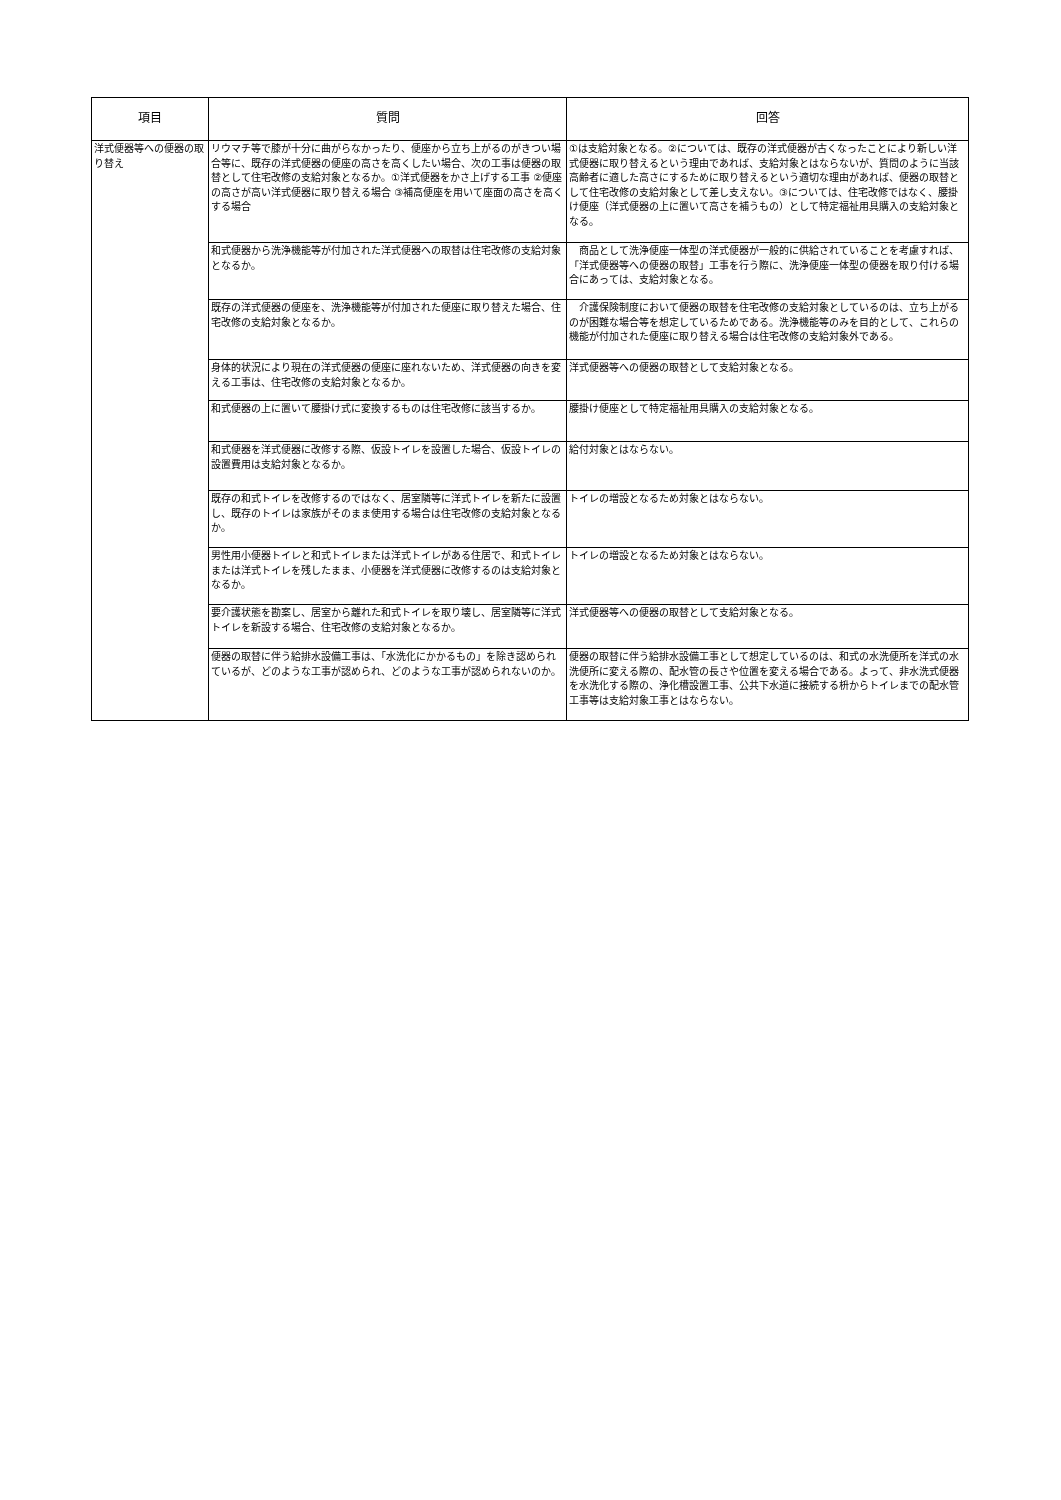| 項目 | 質問 | 回答 |
| --- | --- | --- |
| 洋式便器等への便器の取り替え | リウマチ等で膝が十分に曲がらなかったり、便座から立ち上がるのがきつい場合等に、既存の洋式便器の便座の高さを高くしたい場合、次の工事は便器の取替として住宅改修の支給対象となるか。①洋式便器をかさ上げする工事 ②便座の高さが高い洋式便器に取り替える場合 ③補高便座を用いて座面の高さを高くする場合 | ①は支給対象となる。②については、既存の洋式便器が古くなったことにより新しい洋式便器に取り替えるという理由であれば、支給対象とはならないが、質問のように当該高齢者に適した高さにするために取り替えるという適切な理由があれば、便器の取替として住宅改修の支給対象として差し支えない。③については、住宅改修ではなく、腰掛け便座（洋式便器の上に置いて高さを補うもの）として特定福祉用具購入の支給対象となる。 |
| | 和式便器から洗浄機能等が付加された洋式便器への取替は住宅改修の支給対象となるか。 | 商品として洗浄便座一体型の洋式便器が一般的に供給されていることを考慮すれば、「洋式便器等への便器の取替」工事を行う際に、洗浄便座一体型の便器を取り付ける場合にあっては、支給対象となる。 |
| | 既存の洋式便器の便座を、洗浄機能等が付加された便座に取り替えた場合、住宅改修の支給対象となるか。 | 介護保険制度において便器の取替を住宅改修の支給対象としているのは、立ち上がるのが困難な場合等を想定しているためである。洗浄機能等のみを目的として、これらの機能が付加された便座に取り替える場合は住宅改修の支給対象外である。 |
| | 身体的状況により現在の洋式便器の便座に座れないため、洋式便器の向きを変える工事は、住宅改修の支給対象となるか。 | 洋式便器等への便器の取替として支給対象となる。 |
| | 和式便器の上に置いて腰掛け式に変換するものは住宅改修に該当するか。 | 腰掛け便座として特定福祉用具購入の支給対象となる。 |
| | 和式便器を洋式便器に改修する際、仮設トイレを設置した場合、仮設トイレの設置費用は支給対象となるか。 | 給付対象とはならない。 |
| | 既存の和式トイレを改修するのではなく、居室隣等に洋式トイレを新たに設置し、既存のトイレは家族がそのまま使用する場合は住宅改修の支給対象となるか。 | トイレの増設となるため対象とはならない。 |
| | 男性用小便器トイレと和式トイレまたは洋式トイレがある住居で、和式トイレまたは洋式トイレを残したまま、小便器を洋式便器に改修するのは支給対象となるか。 | トイレの増設となるため対象とはならない。 |
| | 要介護状態を勘案し、居室から離れた和式トイレを取り壊し、居室隣等に洋式トイレを新設する場合、住宅改修の支給対象となるか。 | 洋式便器等への便器の取替として支給対象となる。 |
| | 便器の取替に伴う給排水設備工事は、「水洗化にかかるもの」を除き認められているが、どのような工事が認められ、どのような工事が認められないのか。 | 便器の取替に伴う給排水設備工事として想定しているのは、和式の水洗便所を洋式の水洗便所に変える際の、配水管の長さや位置を変える場合である。よって、非水洗式便器を水洗化する際の、浄化槽設置工事、公共下水道に接続する枡からトイレまでの配水管工事等は支給対象工事とはならない。 |